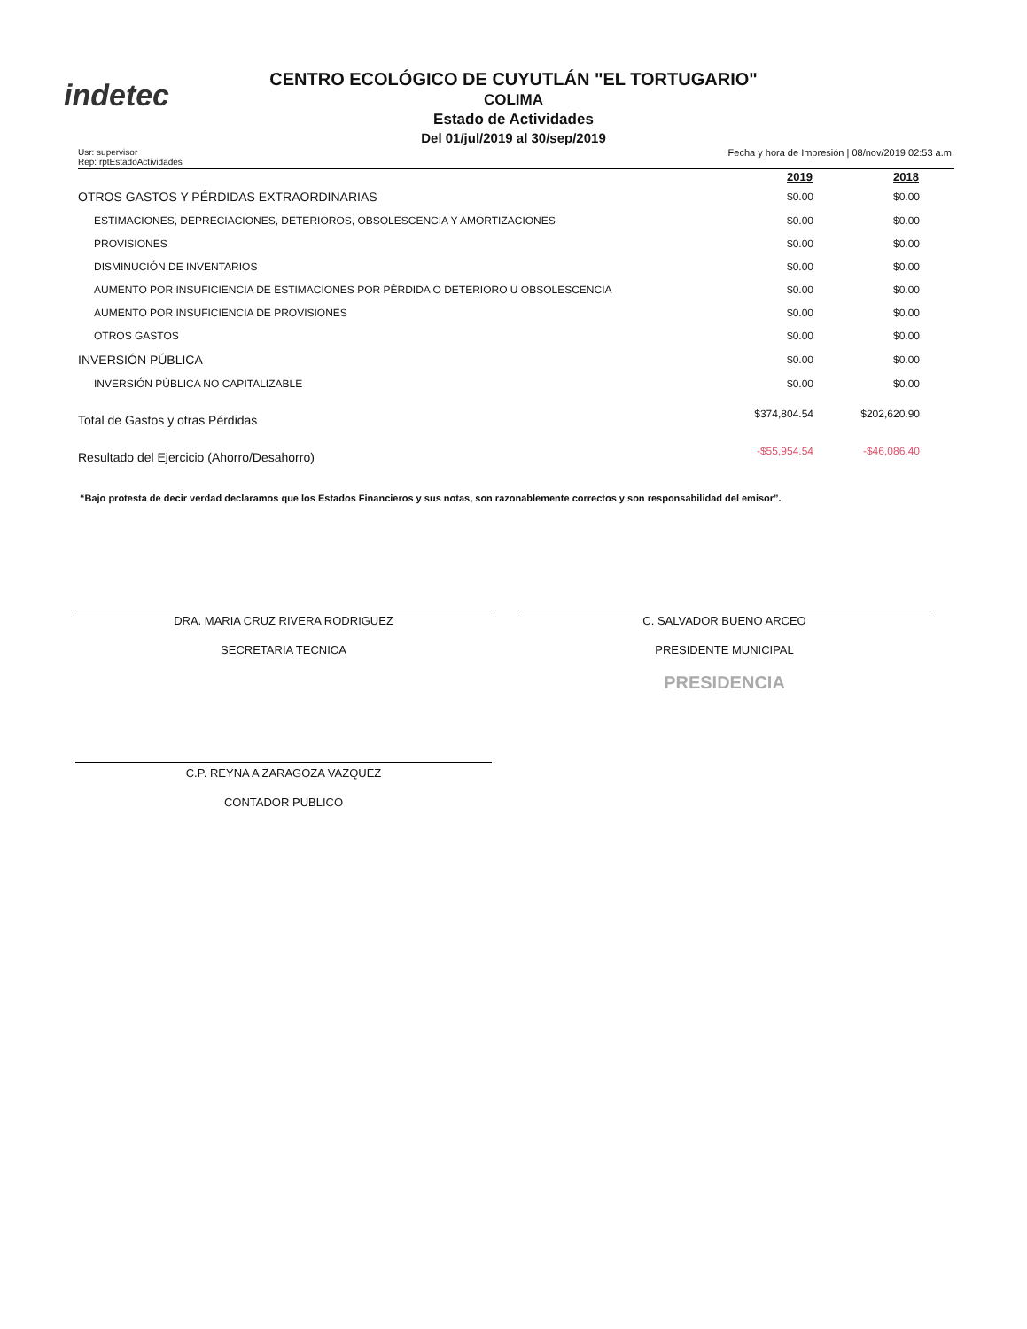indetec
CENTRO ECOLÓGICO DE CUYUTLÁN "EL TORTUGARIO"
COLIMA
Estado de Actividades
Del 01/jul/2019 al 30/sep/2019
Usr: supervisor
Rep: rptEstadoActividades
Fecha y hora de Impresión | 08/nov/2019 02:53 a.m.
| | 2019 | 2018 |
| OTROS GASTOS Y PÉRDIDAS EXTRAORDINARIAS | $0.00 | $0.00 |
| ESTIMACIONES, DEPRECIACIONES, DETERIOROS, OBSOLESCENCIA Y AMORTIZACIONES | $0.00 | $0.00 |
| PROVISIONES | $0.00 | $0.00 |
| DISMINUCIÓN DE INVENTARIOS | $0.00 | $0.00 |
| AUMENTO POR INSUFICIENCIA DE ESTIMACIONES POR PÉRDIDA O DETERIORO U OBSOLESCENCIA | $0.00 | $0.00 |
| AUMENTO POR INSUFICIENCIA DE PROVISIONES | $0.00 | $0.00 |
| OTROS GASTOS | $0.00 | $0.00 |
| INVERSIÓN PÚBLICA | $0.00 | $0.00 |
| INVERSIÓN PÚBLICA NO CAPITALIZABLE | $0.00 | $0.00 |
| Total de Gastos y otras Pérdidas | $374,804.54 | $202,620.90 |
| Resultado del Ejercicio (Ahorro/Desahorro) | -$55,954.54 | -$46,086.40 |
“Bajo protesta de decir verdad declaramos que los Estados Financieros y sus notas, son razonablemente correctos y son responsabilidad del emisor”.
DRA. MARIA CRUZ RIVERA RODRIGUEZ
SECRETARIA TECNICA
C. SALVADOR BUENO ARCEO
PRESIDENTE MUNICIPAL
PRESIDENCIA
C.P. REYNA A ZARAGOZA VAZQUEZ
CONTADOR PUBLICO